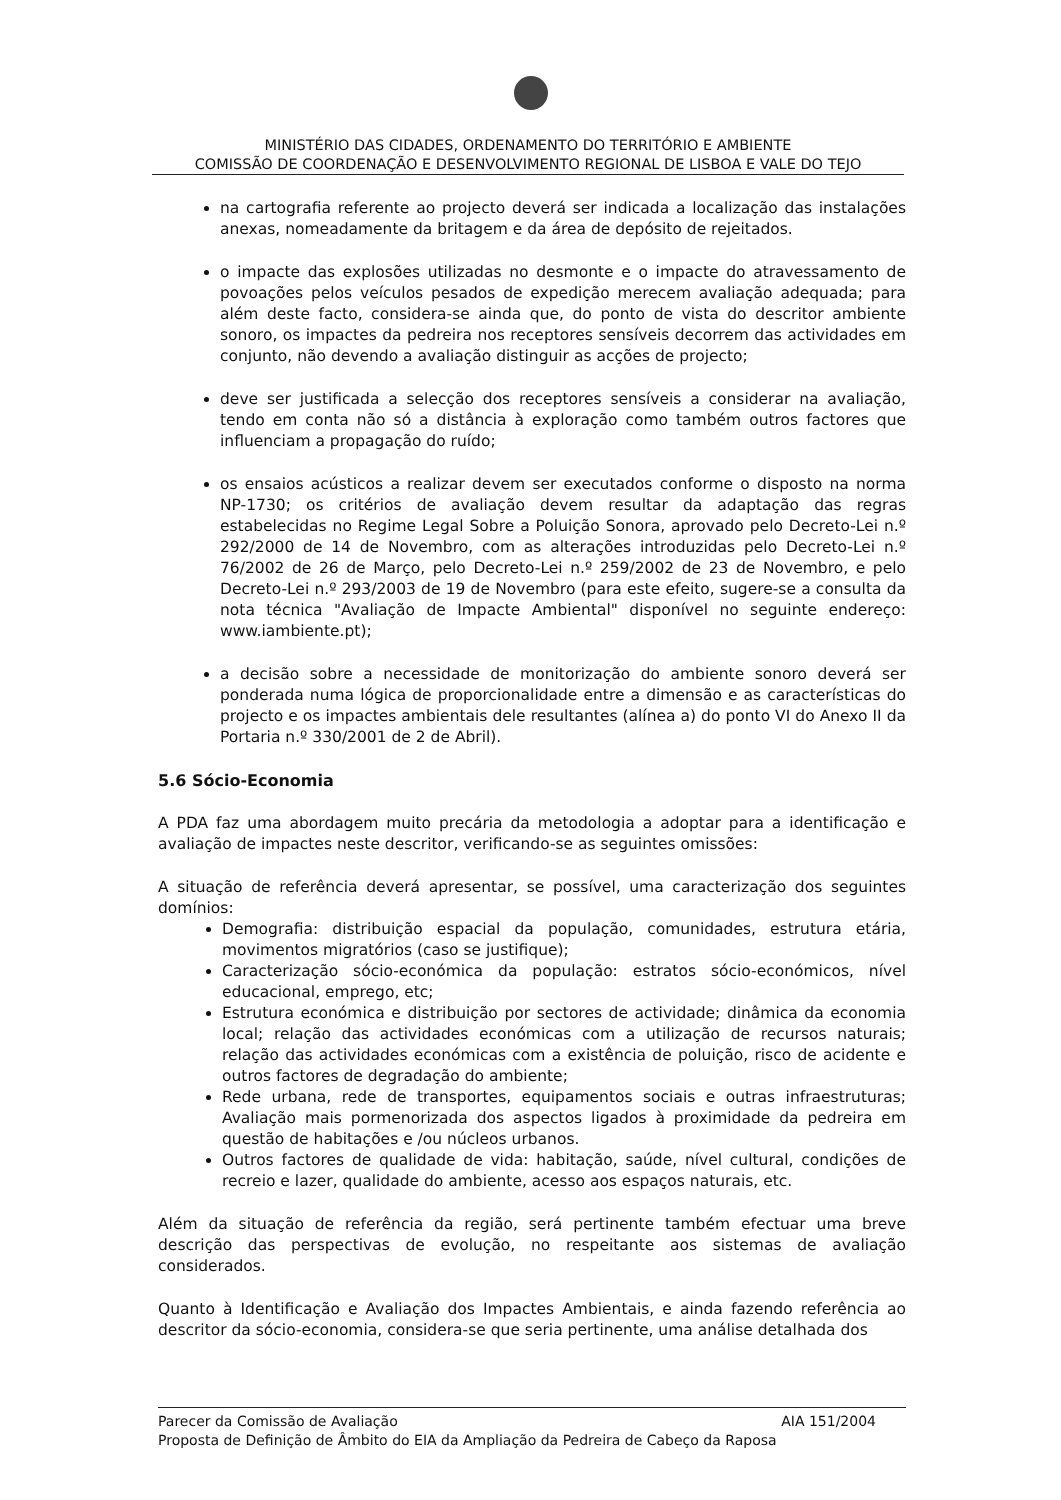MINISTÉRIO DAS CIDADES, ORDENAMENTO DO TERRITÓRIO E AMBIENTE
COMISSÃO DE COORDENAÇÃO E DESENVOLVIMENTO REGIONAL DE LISBOA E VALE DO TEJO
na cartografia referente ao projecto deverá ser indicada a localização das instalações anexas, nomeadamente da britagem e da área de depósito de rejeitados.
o impacte das explosões utilizadas no desmonte e o impacte do atravessamento de povoações pelos veículos pesados de expedição merecem avaliação adequada; para além deste facto, considera-se ainda que, do ponto de vista do descritor ambiente sonoro, os impactes da pedreira nos receptores sensíveis decorrem das actividades em conjunto, não devendo a avaliação distinguir as acções de projecto;
deve ser justificada a selecção dos receptores sensíveis a considerar na avaliação, tendo em conta não só a distância à exploração como também outros factores que influenciam a propagação do ruído;
os ensaios acústicos a realizar devem ser executados conforme o disposto na norma NP-1730; os critérios de avaliação devem resultar da adaptação das regras estabelecidas no Regime Legal Sobre a Poluição Sonora, aprovado pelo Decreto-Lei n.º 292/2000 de 14 de Novembro, com as alterações introduzidas pelo Decreto-Lei n.º 76/2002 de 26 de Março, pelo Decreto-Lei n.º 259/2002 de 23 de Novembro, e pelo Decreto-Lei n.º 293/2003 de 19 de Novembro (para este efeito, sugere-se a consulta da nota técnica "Avaliação de Impacte Ambiental" disponível no seguinte endereço: www.iambiente.pt);
a decisão sobre a necessidade de monitorização do ambiente sonoro deverá ser ponderada numa lógica de proporcionalidade entre a dimensão e as características do projecto e os impactes ambientais dele resultantes (alínea a) do ponto VI do Anexo II da Portaria n.º 330/2001 de 2 de Abril).
5.6 Sócio-Economia
A PDA faz uma abordagem muito precária da metodologia a adoptar para a identificação e avaliação de impactes neste descritor, verificando-se as seguintes omissões:
A situação de referência deverá apresentar, se possível, uma caracterização dos seguintes domínios:
Demografia: distribuição espacial da população, comunidades, estrutura etária, movimentos migratórios (caso se justifique);
Caracterização sócio-económica da população: estratos sócio-económicos, nível educacional, emprego, etc;
Estrutura económica e distribuição por sectores de actividade; dinâmica da economia local; relação das actividades económicas com a utilização de recursos naturais; relação das actividades económicas com a existência de poluição, risco de acidente e outros factores de degradação do ambiente;
Rede urbana, rede de transportes, equipamentos sociais e outras infraestruturas; Avaliação mais pormenorizada dos aspectos ligados à proximidade da pedreira em questão de habitações e /ou núcleos urbanos.
Outros factores de qualidade de vida: habitação, saúde, nível cultural, condições de recreio e lazer, qualidade do ambiente, acesso aos espaços naturais, etc.
Além da situação de referência da região, será pertinente também efectuar uma breve descrição das perspectivas de evolução, no respeitante aos sistemas de avaliação considerados.
Quanto à Identificação e Avaliação dos Impactes Ambientais, e ainda fazendo referência ao descritor da sócio-economia, considera-se que seria pertinente, uma análise detalhada dos
AIA 151/2004 Parecer da Comissão de Avaliação
Proposta de Definição de Âmbito do EIA da Ampliação da Pedreira de Cabeço da Raposa